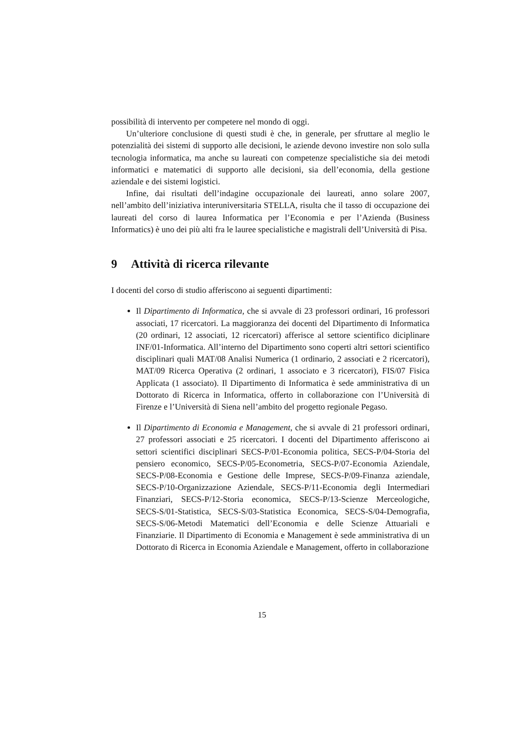possibilità di intervento per competere nel mondo di oggi.
Un’ulteriore conclusione di questi studi è che, in generale, per sfruttare al meglio le potenzialità dei sistemi di supporto alle decisioni, le aziende devono investire non solo sulla tecnologia informatica, ma anche su laureati con competenze specialistiche sia dei metodi informatici e matematici di supporto alle decisioni, sia dell’economia, della gestione aziendale e dei sistemi logistici.
Infine, dai risultati dell’indagine occupazionale dei laureati, anno solare 2007, nell’ambito dell’iniziativa interuniversitaria STELLA, risulta che il tasso di occupazione dei laureati del corso di laurea Informatica per l’Economia e per l’Azienda (Business Informatics) è uno dei più alti fra le lauree specialistiche e magistrali dell’Università di Pisa.
9 Attività di ricerca rilevante
I docenti del corso di studio afferiscono ai seguenti dipartimenti:
Il Dipartimento di Informatica, che si avvale di 23 professori ordinari, 16 professori associati, 17 ricercatori. La maggioranza dei docenti del Dipartimento di Informatica (20 ordinari, 12 associati, 12 ricercatori) afferisce al settore scientifico diciplinare INF/01-Informatica. All’interno del Dipartimento sono coperti altri settori scientifico disciplinari quali MAT/08 Analisi Numerica (1 ordinario, 2 associati e 2 ricercatori), MAT/09 Ricerca Operativa (2 ordinari, 1 associato e 3 ricercatori), FIS/07 Fisica Applicata (1 associato). Il Dipartimento di Informatica è sede amministrativa di un Dottorato di Ricerca in Informatica, offerto in collaborazione con l’Università di Firenze e l’Università di Siena nell’ambito del progetto regionale Pegaso.
Il Dipartimento di Economia e Management, che si avvale di 21 professori ordinari, 27 professori associati e 25 ricercatori. I docenti del Dipartimento afferiscono ai settori scientifici disciplinari SECS-P/01-Economia politica, SECS-P/04-Storia del pensiero economico, SECS-P/05-Econometria, SECS-P/07-Economia Aziendale, SECS-P/08-Economia e Gestione delle Imprese, SECS-P/09-Finanza aziendale, SECS-P/10-Organizzazione Aziendale, SECS-P/11-Economia degli Intermediari Finanziari, SECS-P/12-Storia economica, SECS-P/13-Scienze Merceologiche, SECS-S/01-Statistica, SECS-S/03-Statistica Economica, SECS-S/04-Demografia, SECS-S/06-Metodi Matematici dell’Economia e delle Scienze Attuariali e Finanziarie. Il Dipartimento di Economia e Management è sede amministrativa di un Dottorato di Ricerca in Economia Aziendale e Management, offerto in collaborazione
15